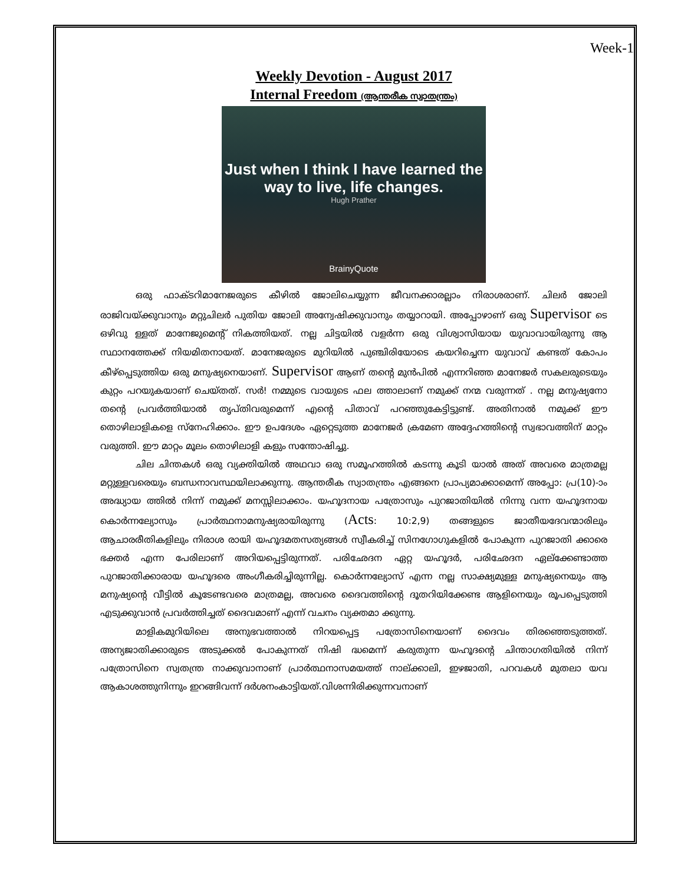Week-1
Weekly Devotion - August 2017
Internal Freedom (ആന്തരീക സ്വാതന്ത്രം)
Just when I think I have learned the
way to live, life changes.
Hugh Prather
BrainyQuote
ഒരു ഫാക്ടറിമാനേജരുടെ കീഴിൽ ജോലിചെയ്യുന്ന ജീവനക്കാരല്ലാം നിരാശരാണ്. ചിലർ ജോലി രാജിവയ്ക്കുവാനും മറ്റുചിലർ പുതിയ ജോലി അന്വേഷിക്കുവാനും തയ്യാറായി. അപ്പോഴാണ് ഒരു Supervisor ടെ ഒഴിവു ള്ളത് മാനേജുമെന്റ് നികത്തിയത്. നല്ല ചിട്ടയിൽ വളർന്ന ഒരു വിശ്വാസിയായ യുവാവായിരുന്നു ആ സ്ഥാനത്തേക്ക് നിയമിതനായത്. മാനേജരുടെ മുറിയിൽ പുഞ്ചിരിയോടെ കയറിച്ചെന്ന യുവാവ് കണ്ടത് കോപം കീഴ്പ്പെടുത്തിയ ഒരു മനുഷ്യനെയാണ്. Supervisor ആണ് തന്റെ മുൻപിൽ എന്നറിഞ്ഞ മാനേജർ സകലരുടെയും കുറ്റം പറയുകയാണ് ചെയ്തത്. സർ! നമ്മുടെ വായുടെ ഫല ത്താലാണ് നമുക്ക് നന്മ വരുന്നത് . നല്ല മനുഷ്യനോ തന്റെ പ്രവർത്തിയാൽ തൃപ്തിവരുമെന്ന് എന്റെ പിതാവ് പറഞ്ഞുകേട്ടിട്ടുണ്ട്. അതിനാൽ നമുക്ക് ഈ തൊഴിലാളികളെ സ്നേഹിക്കാം. ഈ ഉപദേശം ഏറ്റെടുത്ത മാനേജർ ക്രമേണ അദ്ദേഹത്തിന്റെ സ്വഭാവത്തിന് മാറ്റം വരുത്തി. ഈ മാറ്റം മൂലം തൊഴിലാളി കളും സന്തോഷിച്ചു.
ചില ചിന്തകൾ ഒരു വ്യക്തിയിൽ അഥവാ ഒരു സമൂഹത്തിൽ കടന്നു കൂടി യാൽ അത് അവരെ മാത്രമല്ല മറ്റുള്ളവരെയും ബന്ധനാവസ്ഥയിലാക്കുന്നു. ആന്തരീക സ്വാതന്ത്രം എങ്ങനെ പ്രാപ്യമാക്കാമെന്ന് അപ്പോ: പ്ര(10)-ാം അദ്ധ്യായ ത്തിൽ നിന്ന് നമുക്ക് മനസ്സിലാക്കാം. യഹൂദനായ പത്രോസും പുറജാതിയിൽ നിന്നു വന്ന യഹൂദനായ കൊർന്നല്യോസും പ്രാർത്ഥനാമനുഷ്യരായിരുന്നു (Acts: 10:2,9) തങ്ങളുടെ ജാതീയദേവന്മാരിലും ആചാരരീതികളിലും നിരാശ രായി യഹൂദമതസത്യങ്ങൾ സ്വീകരിച്ച് സിനഗോഗുകളിൽ പോകുന്ന പുറജാതി ക്കാരെ ഭക്തർ എന്ന പേരിലാണ് അറിയപ്പെട്ടിരുന്നത്. പരിഛേദന ഏറ്റ യഹൂദർ, പരിഛേദന ഏല്ക്കേണ്ടാത്ത പുറജാതിക്കാരായ യഹൂദരെ അംഗീകരിച്ചിരുന്നില്ല. കൊർന്നല്യോസ് എന്ന നല്ല സാക്ഷ്യമുള്ള മനുഷ്യനെയും ആ മനുഷ്യന്റെ വീട്ടിൽ കൂടേണ്ടവരെ മാത്രമല്ല, അവരെ ദൈവത്തിന്റെ ദൂതറിയിക്കേണ്ട ആളിനെയും രൂപപ്പെടുത്തി എടുക്കുവാൻ പ്രവർത്തിച്ചത് ദൈവമാണ് എന്ന് വചനം വ്യക്തമാ ക്കുന്നു.
മാളികമുറിയിലെ അനുഭവത്താൽ നിറയപ്പെട്ട പത്രോസിനെയാണ് ദൈവം തിരഞ്ഞെടുത്തത്. അന്യജാതിക്കാരുടെ അടുക്കൽ പോകുന്നത് നിഷി ദ്ധമെന്ന് കരുതുന്ന യഹൂദന്റെ ചിന്താഗതിയിൽ നിന്ന് പത്രോസിനെ സ്വതന്ത്ര നാക്കുവാനാണ് പ്രാർത്ഥനാസമയത്ത് നാല്ക്കാലി, ഇഴജാതി, പറവകൾ മുതലാ യവ ആകാശത്തുനിന്നും ഇറങ്ങിവന്ന് ദർശനംകാട്ടിയത്.വിശന്നിരിക്കുന്നവനാണ്